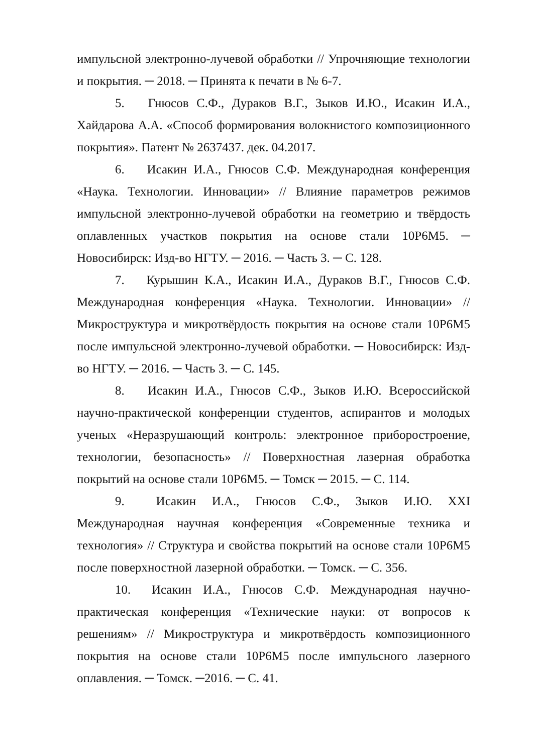импульсной электронно-лучевой обработки // Упрочняющие технологии и покрытия. ─ 2018. ─ Принята к печати в № 6-7.
5. Гнюсов С.Ф., Дураков В.Г., Зыков И.Ю., Исакин И.А., Хайдарова А.А. «Способ формирования волокнистого композиционного покрытия». Патент № 2637437. дек. 04.2017.
6. Исакин И.А., Гнюсов С.Ф. Международная конференция «Наука. Технологии. Инновации» // Влияние параметров режимов импульсной электронно-лучевой обработки на геометрию и твёрдость оплавленных участков покрытия на основе стали 10Р6М5. ─ Новосибирск: Изд-во НГТУ. ─ 2016. ─ Часть 3. ─ С. 128.
7. Курышин К.А., Исакин И.А., Дураков В.Г., Гнюсов С.Ф. Международная конференция «Наука. Технологии. Инновации» // Микроструктура и микротвёрдость покрытия на основе стали 10Р6М5 после импульсной электронно-лучевой обработки. ─ Новосибирск: Изд-во НГТУ. ─ 2016. ─ Часть 3. ─ С. 145.
8. Исакин И.А., Гнюсов С.Ф., Зыков И.Ю. Всероссийской научно-практической конференции студентов, аспирантов и молодых ученых «Неразрушающий контроль: электронное приборостроение, технологии, безопасность» // Поверхностная лазерная обработка покрытий на основе стали 10Р6М5. ─ Томск ─ 2015. ─ С. 114.
9. Исакин И.А., Гнюсов С.Ф., Зыков И.Ю. XXI Международная научная конференция «Современные техника и технология» // Структура и свойства покрытий на основе стали 10Р6М5 после поверхностной лазерной обработки. ─ Томск. ─ С. 356.
10. Исакин И.А., Гнюсов С.Ф. Международная научно-практическая конференция «Технические науки: от вопросов к решениям» // Микроструктура и микротвёрдость композиционного покрытия на основе стали 10Р6М5 после импульсного лазерного оплавления. ─ Томск. ─2016. ─ С. 41.